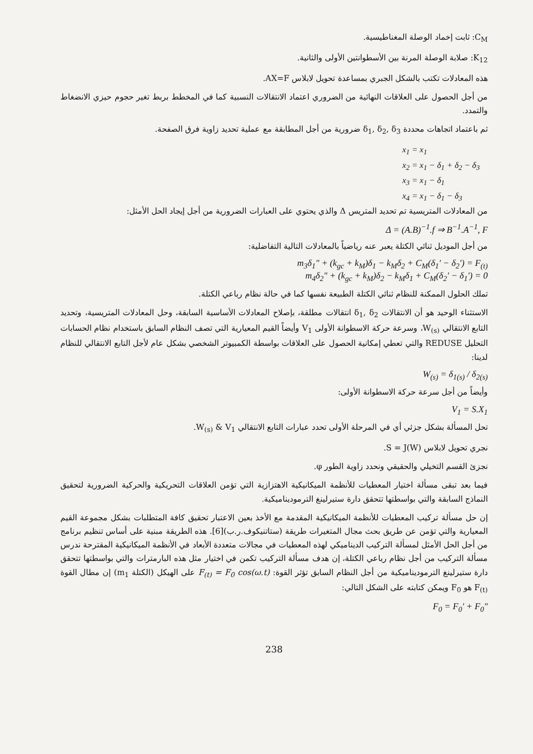C<sub>M</sub>: ثابت إخماد الوصلة المغناطيسية.
K<sub>12</sub>: صلابة الوصلة المرنة بين الأسطوانتين الأولى والثانية.
هذه المعادلات تكتب بالشكل الجبري بمساعدة تحويل لابلاس AX=F.
من أجل الحصول على العلاقات النهائية من الضروري اعتماد الانتقالات النسبية كما في المخطط بربط تغير حجوم حيزي الانضغاط والتمدد.
ثم باعتماد اتجاهات محددة δ<sub>1</sub>, δ<sub>2</sub>, δ<sub>3</sub> ضرورية من أجل المطابقة مع عملية تحديد زاوية فرق الصفحة.
x<sub>1</sub> = x<sub>1</sub>
x<sub>2</sub> = x<sub>1</sub> − δ<sub>1</sub> + δ<sub>2</sub> − δ<sub>3</sub>
x<sub>3</sub> = x<sub>1</sub> − δ<sub>1</sub>
x<sub>4</sub> = x<sub>1</sub> − δ<sub>1</sub> − δ<sub>3</sub>
من المعادلات المتريسية تم تحديد المتريس Δ والذي يحتوي على العبارات الضرورية من أجل إيجاد الحل الأمثل:
Δ = (A.B)<sup>−1</sup>.f ⇒ B<sup>−1</sup>.A<sup>−1</sup>, F
من أجل الموديل ثنائي الكتلة يعبر عنه رياضياً بالمعادلات التالية التفاضلية:
m<sub>3</sub>δ<sub>1</sub>″ + (k<sub>gc</sub> + k<sub>M</sub>)δ<sub>1</sub> − k<sub>M</sub>δ<sub>2</sub> + C<sub>M</sub>(δ<sub>1</sub>′ − δ<sub>2</sub>′) = F<sub>(t)</sub>
m<sub>4</sub>δ<sub>2</sub>″ + (k<sub>gc</sub> + k<sub>M</sub>)δ<sub>2</sub> − k<sub>M</sub>δ<sub>1</sub> + C<sub>M</sub>(δ<sub>2</sub>′ − δ<sub>1</sub>′) = 0
تملك الحلول الممكنة للنظام ثنائي الكتلة الطبيعة نفسها كما في حالة نظام رباعي الكتلة.
الاستثناء الوحيد هو أن الانتقالات δ<sub>1</sub>, δ<sub>2</sub> انتقالات مطلقة، بإصلاح المعادلات الأساسية السابقة، وحل المعادلات المتريسية، وتحديد التابع الانتقالي W<sub>(s)</sub>، وسرعة حركة الاسطوانة الأولى V<sub>1</sub> وأيضاً القيم المعيارية التي تصف النظام السابق باستخدام نظام الحسابات التحليل REDUSE والتي تعطي إمكانية الحصول على العلاقات بواسطة الكمبيوتر الشخصي بشكل عام لأجل التابع الانتقالي للنظام لدينا:
W<sub>(s)</sub> = δ<sub>1(s)</sub> / δ<sub>2(s)</sub>
وأيضاً من أجل سرعة حركة الاسطوانة الأولى:
V<sub>1</sub> = S.X<sub>1</sub>
تحل المسألة بشكل جزئي أي في المرحلة الأولى تحدد عبارات التابع الانتقالي W<sub>(s)</sub> & V<sub>1</sub>.
نجري تحويل لابلاس S = J(W).
نجزئ القسم التخيلي والحقيقي ونحدد زاوية الطور φ.
فيما بعد تبقى مسألة اختيار المعطيات للأنظمة الميكانيكية الاهتزازية التي تؤمن العلاقات التحريكية والحركية الضرورية لتحقيق النماذج السابقة والتي بواسطتها تتحقق دارة ستيرلينغ الترموديناميكية.
إن حل مسألة تركيب المعطيات للأنظمة الميكانيكية المقدمة مع الأخذ بعين الاعتبار تحقيق كافة المتطلبات بشكل مجموعة القيم المعيارية والتي تؤمن عن طريق بحث مجال المتغيرات طريقة (ستاتنيكوف.ر.ب)[6]. هذه الطريقة مبنية على أساس تنظيم برنامج من أجل الحل الأمثل لمسألة التركيب الديناميكي لهذه المعطيات في مجالات متعددة الأبعاد في الأنظمة الميكانيكية المقترحة ندرس مسألة التركيب من أجل نظام رباعي الكتلة، إن هدف مسألة التركيب تكمن في اختيار مثل هذه البارمترات والتي بواسطتها تتحقق دارة ستيرلينغ الترموديناميكية من أجل النظام السابق تؤثر القوة: F<sub>(t)</sub> = F<sub>0</sub> cos(ω.t) على الهيكل (الكتلة m<sub>1</sub>) إن مطال القوة F<sub>(t)</sub> هو F<sub>0</sub> ويمكن كتابته على الشكل التالي:
F<sub>0</sub> = F<sub>0</sub>′ + F<sub>0</sub>″
238